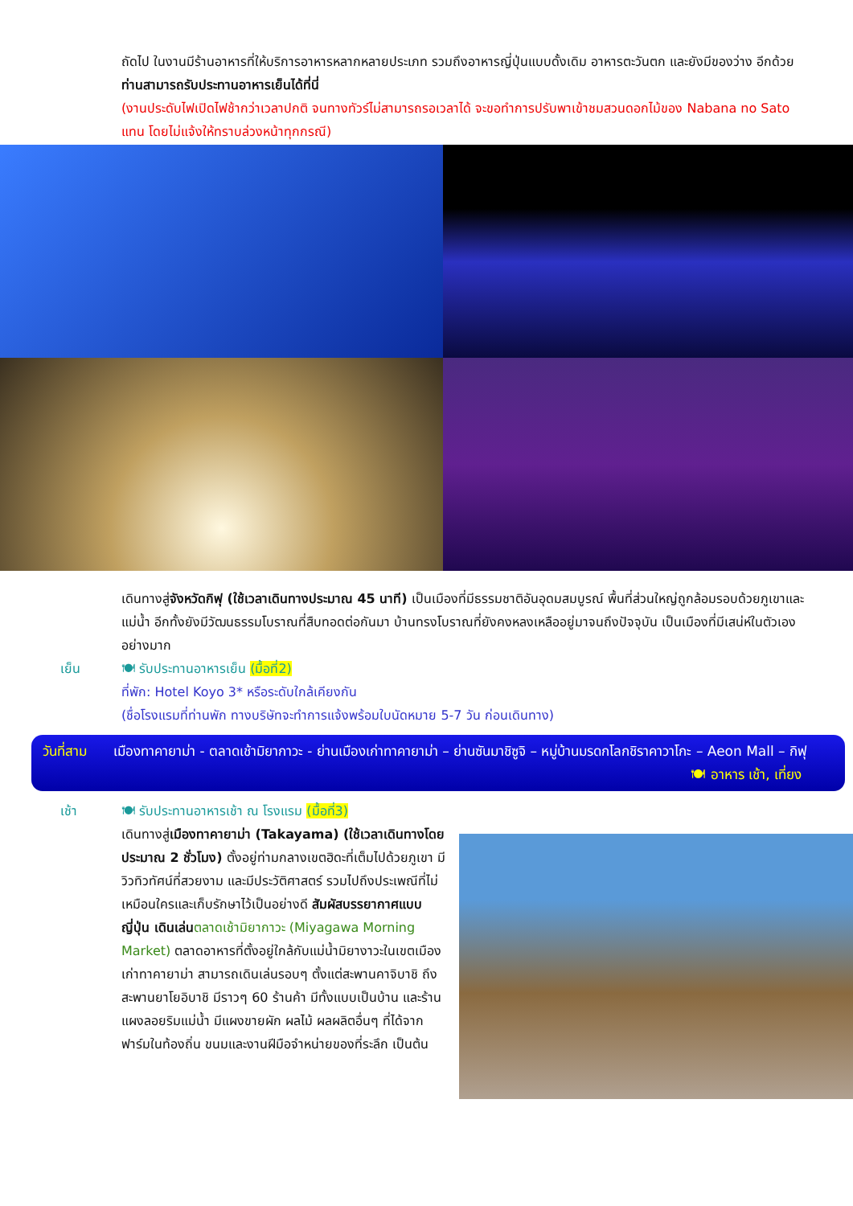ถัดไป ในงานมีร้านอาหารที่ให้บริการอาหารหลากหลายประเภท รวมถึงอาหารญี่ปุ่นแบบดั้งเดิม อาหารตะวันตก และยังมีของว่าง อีกด้วย ท่านสามารถรับประทานอาหารเย็นได้ที่นี่
(งานประดับไฟเปิดไฟช้ากว่าเวลาปกติ จนทางทัวร์ไม่สามารถรอเวลาได้ จะขอทำการปรับพาเข้าชมสวนดอกไม้ของ Nabana no Sato แทน โดยไม่แจ้งให้ทราบล่วงหน้าทุกกรณี)
เดินทางสู่จังหวัดกิฟุ (ใช้เวลาเดินทางประมาณ 45 นาที) เป็นเมืองที่มีธรรมชาติอันอุดมสมบูรณ์ พื้นที่ส่วนใหญ่ถูกล้อมรอบด้วยภูเขาและแม่น้ำ อีกทั้งยังมีวัฒนธรรมโบราณที่สืบทอดต่อกันมา บ้านทรงโบราณที่ยังคงหลงเหลืออยู่มาจนถึงปัจจุบัน เป็นเมืองที่มีเสน่ห์ในตัวเองอย่างมาก
เย็น 🍽 รับประทานอาหารเย็น (มื้อที่2)
ที่พัก: Hotel Koyo 3* หรือระดับใกล้เคียงกัน
(ชื่อโรงแรมที่ท่านพัก ทางบริษัทจะทำการแจ้งพร้อมใบนัดหมาย 5-7 วัน ก่อนเดินทาง)
วันที่สาม
เมืองทาคายาม่า - ตลาดเช้ามิยากาวะ - ย่านเมืองเก่าทาคายาม่า – ย่านซันมาชิซูจิ – หมู่บ้านมรดกโลกชิราคาวาโกะ – Aeon Mall – กิฟุ 🍽 อาหาร เช้า, เที่ยง
เช้า 🍽 รับประทานอาหารเช้า ณ โรงแรม (มื้อที่3)
เดินทางสู่เมืองทาคายาม่า (Takayama) (ใช้เวลาเดินทางโดยประมาณ 2 ชั่วโมง) ตั้งอยู่ท่ามกลางเขตฮิดะที่เต็มไปด้วยภูเขา มีวิวทิวทัศน์ที่สวยงาม และมีประวัติศาสตร์ รวมไปถึงประเพณีที่ไม่เหมือนใครและเก็บรักษาไว้เป็นอย่างดี สัมผัสบรรยากาศแบบญี่ปุ่น เดินเล่น ตลาดเช้ามิยากาวะ (Miyagawa Morning Market) ตลาดอาหารที่ตั้งอยู่ใกล้กับแม่น้ำมิยางาวะในเขตเมืองเก่าทาคายาม่า สามารถเดินเล่นรอบๆ ตั้งแต่สะพานคาจิบาชิ ถึงสะพานยาโยอิบาชิ มีราวๆ 60 ร้านค้า มีทั้งแบบเป็นบ้าน และร้านแผงลอยริมแม่น้ำ มีแผงขายผัก ผลไม้ ผลผลิตอื่นๆ ที่ได้จากฟาร์มในท้องถิ่น ขนมและงานฝีมือจำหน่ายของที่ระลึก เป็นต้น